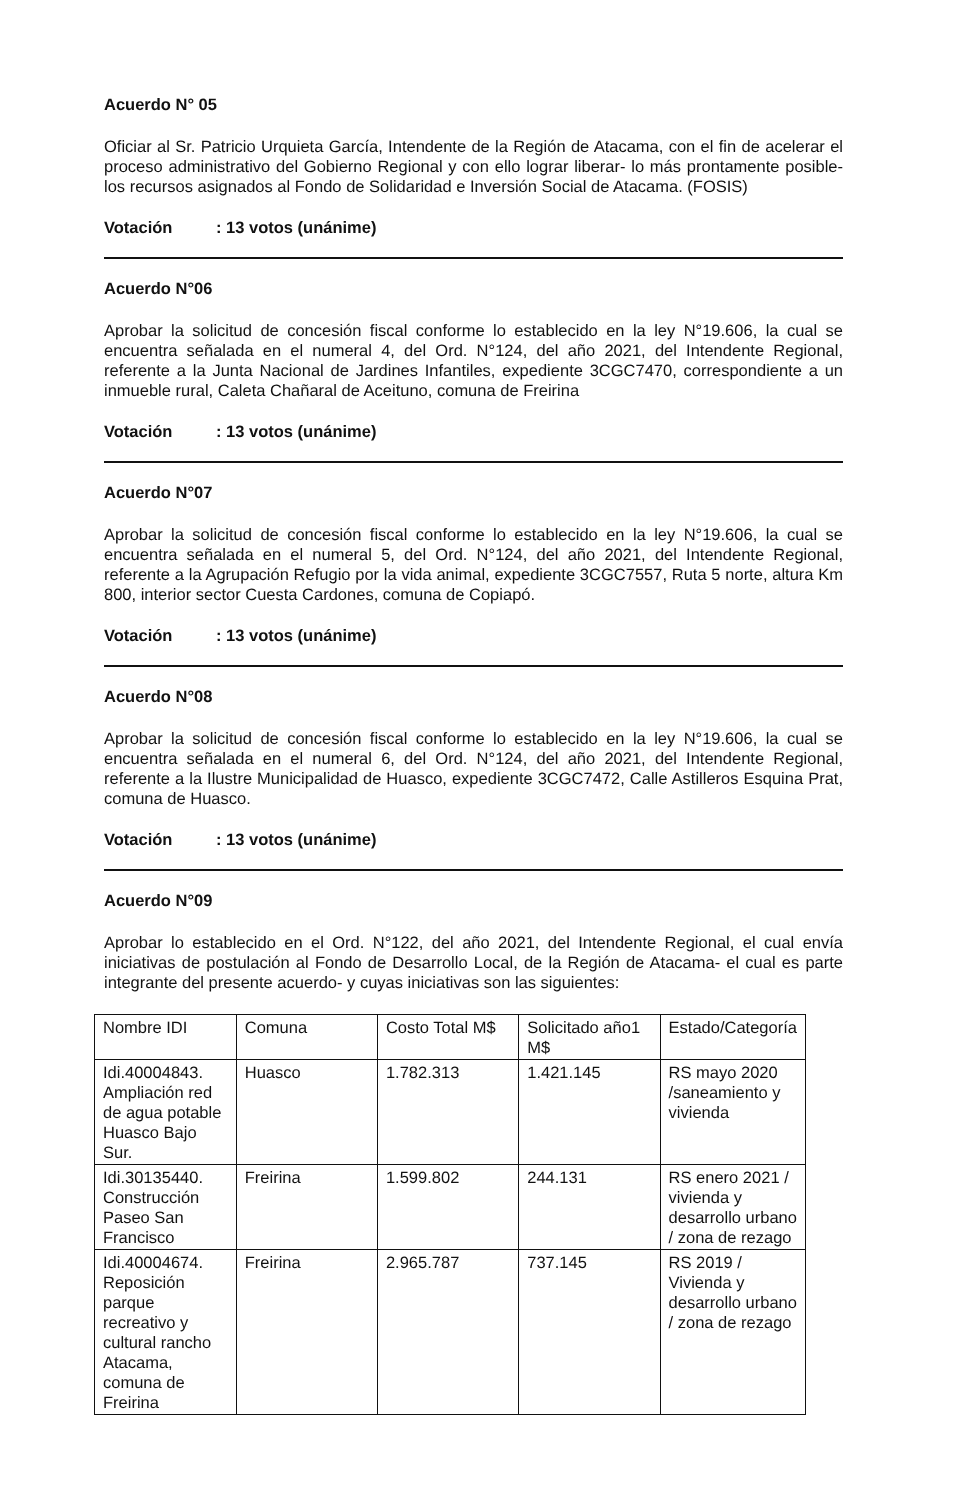Acuerdo N° 05
Oficiar al Sr. Patricio Urquieta García, Intendente de la Región de Atacama, con el fin de acelerar el proceso administrativo del Gobierno Regional y con ello lograr liberar- lo más prontamente posible- los recursos asignados al Fondo de Solidaridad e Inversión Social de Atacama. (FOSIS)
Votación: 13 votos (unánime)
Acuerdo N°06
Aprobar la solicitud de concesión fiscal conforme lo establecido en la ley N°19.606, la cual se encuentra señalada en el numeral 4, del Ord. N°124, del año 2021, del Intendente Regional, referente a la Junta Nacional de Jardines Infantiles, expediente 3CGC7470, correspondiente a un inmueble rural, Caleta Chañaral de Aceituno, comuna de Freirina
Votación: 13 votos (unánime)
Acuerdo N°07
Aprobar la solicitud de concesión fiscal conforme lo establecido en la ley N°19.606, la cual se encuentra señalada en el numeral 5, del Ord. N°124, del año 2021, del Intendente Regional, referente a la Agrupación Refugio por la vida animal, expediente 3CGC7557, Ruta 5 norte, altura Km 800, interior sector Cuesta Cardones, comuna de Copiapó.
Votación: 13 votos (unánime)
Acuerdo N°08
Aprobar la solicitud de concesión fiscal conforme lo establecido en la ley N°19.606, la cual se encuentra señalada en el numeral 6, del Ord. N°124, del año 2021, del Intendente Regional, referente a la Ilustre Municipalidad de Huasco, expediente 3CGC7472, Calle Astilleros Esquina Prat, comuna de Huasco.
Votación: 13 votos (unánime)
Acuerdo N°09
Aprobar lo establecido en el Ord. N°122, del año 2021, del Intendente Regional, el cual envía iniciativas de postulación al Fondo de Desarrollo Local, de la Región de Atacama- el cual es parte integrante del presente acuerdo- y cuyas iniciativas son las siguientes:
| Nombre IDI | Comuna | Costo Total M$ | Solicitado año1 M$ | Estado/Categoría |
| Idi.40004843. Ampliación red de agua potable Huasco Bajo Sur. | Huasco | 1.782.313 | 1.421.145 | RS mayo 2020 /saneamiento y vivienda |
| Idi.30135440. Construcción Paseo San Francisco | Freirina | 1.599.802 | 244.131 | RS enero 2021 / vivienda y desarrollo urbano / zona de rezago |
| Idi.40004674. Reposición parque recreativo y cultural rancho Atacama, comuna de Freirina | Freirina | 2.965.787 | 737.145 | RS 2019 / Vivienda y desarrollo urbano / zona de rezago |